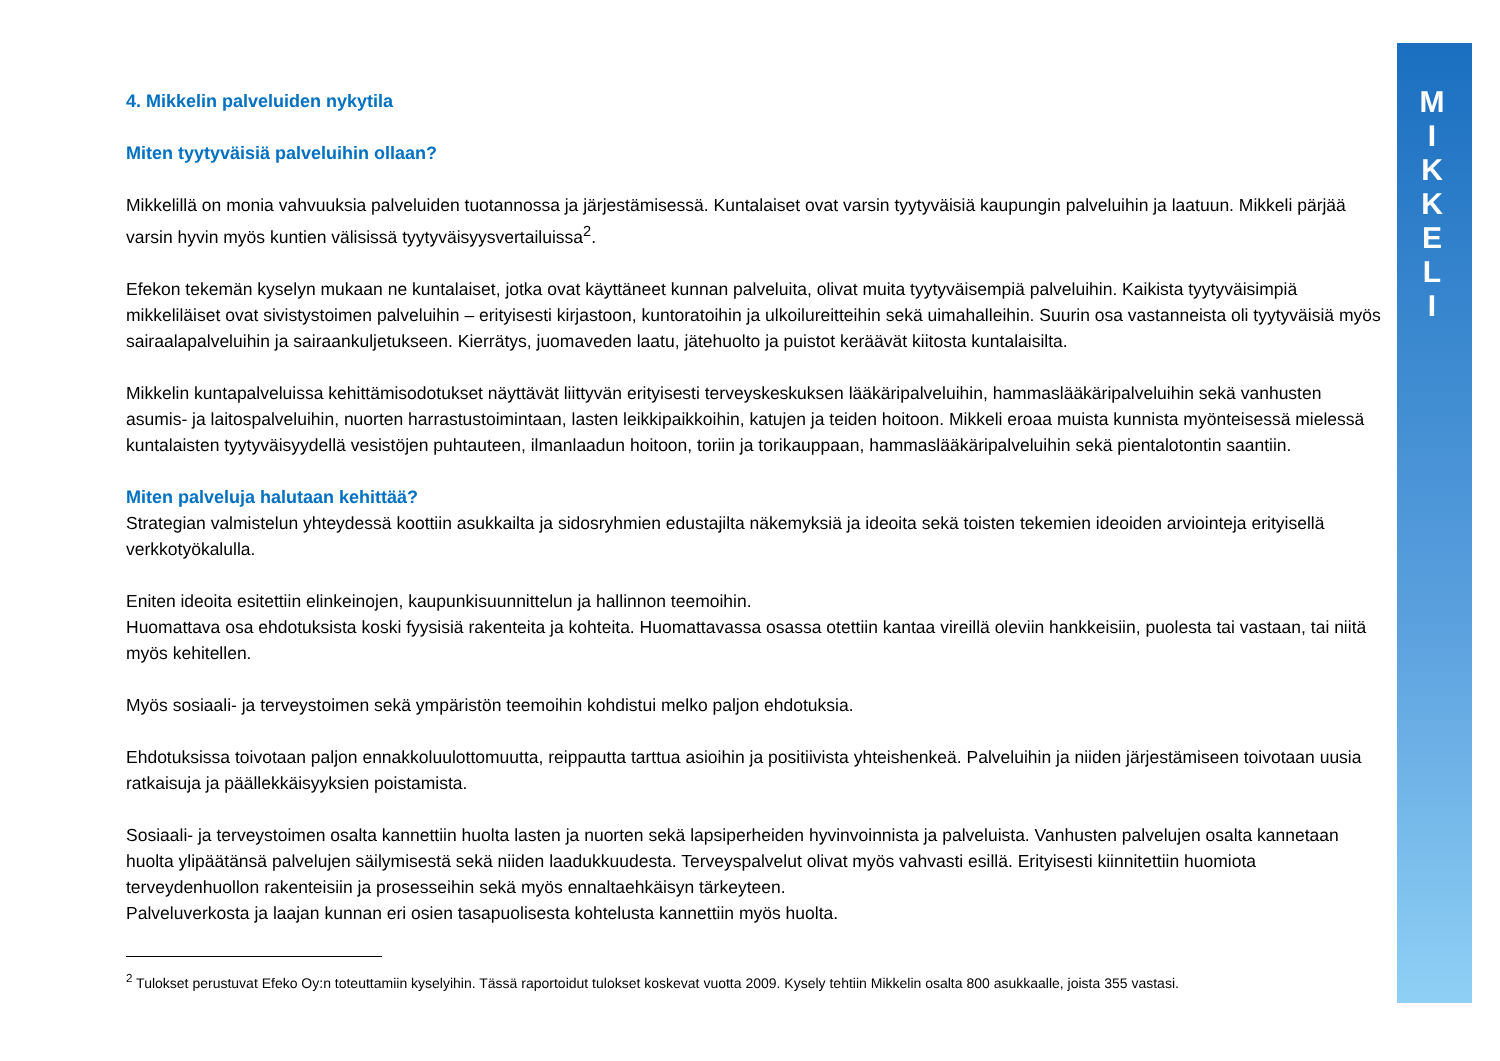4. Mikkelin palveluiden nykytila
Miten tyytyväisiä palveluihin ollaan?
Mikkelillä on monia vahvuuksia palveluiden tuotannossa ja järjestämisessä. Kuntalaiset ovat varsin tyytyväisiä kaupungin palveluihin ja laatuun. Mikkeli pärjää varsin hyvin myös kuntien välisissä tyytyväisyysvertailuissa<sup>2</sup>.
Efekon tekemän kyselyn mukaan ne kuntalaiset, jotka ovat käyttäneet kunnan palveluita, olivat muita tyytyväisempiä palveluihin. Kaikista tyytyväisimpiä mikkeliläiset ovat sivistystoimen palveluihin – erityisesti kirjastoon, kuntoratoihin ja ulkoilureitteihin sekä uimahalleihin. Suurin osa vastanneista oli tyytyväisiä myös sairaalapalveluihin ja sairaankuljetukseen. Kierrätys, juomaveden laatu, jätehuolto ja puistot keräävät kiitosta kuntalaisilta.
Mikkelin kuntapalveluissa kehittämisodotukset näyttävät liittyvän erityisesti terveyskeskuksen lääkäripalveluihin, hammaslääkäripalveluihin sekä vanhusten asumis- ja laitospalveluihin, nuorten harrastustoimintaan, lasten leikkipaikkoihin, katujen ja teiden hoitoon. Mikkeli eroaa muista kunnista myönteisessä mielessä kuntalaisten tyytyväisyydellä vesistöjen puhtauteen, ilmanlaadun hoitoon, toriin ja torikauppaan, hammaslääkäripalveluihin sekä pientalotontin saantiin.
Miten palveluja halutaan kehittää?
Strategian valmistelun yhteydessä koottiin asukkailta ja sidosryhmien edustajilta näkemyksiä ja ideoita sekä toisten tekemien ideoiden arviointeja erityisellä verkkotyökalulla.
Eniten ideoita esitettiin elinkeinojen, kaupunkisuunnittelun ja hallinnon teemoihin.
Huomattava osa ehdotuksista koski fyysisiä rakenteita ja kohteita. Huomattavassa osassa otettiin kantaa vireillä oleviin hankkeisiin, puolesta tai vastaan, tai niitä myös kehitellen.
Myös sosiaali- ja terveystoimen sekä ympäristön teemoihin kohdistui melko paljon ehdotuksia.
Ehdotuksissa toivotaan paljon ennakkoluulottomuutta, reippautta tarttua asioihin ja positiivista yhteishenkeä. Palveluihin ja niiden järjestämiseen toivotaan uusia ratkaisuja ja päällekkäisyyksien poistamista.
Sosiaali- ja terveystoimen osalta kannettiin huolta lasten ja nuorten sekä lapsiperheiden hyvinvoinnista ja palveluista. Vanhusten palvelujen osalta kannetaan huolta ylipäätänsä palvelujen säilymisestä sekä niiden laadukkuudesta. Terveyspalvelut olivat myös vahvasti esillä. Erityisesti kiinnitettiin huomiota terveydenhuollon rakenteisiin ja prosesseihin sekä myös ennaltaehkäisyn tärkeyteen.
Palveluverkosta ja laajan kunnan eri osien tasapuolisesta kohtelusta kannettiin myös huolta.
<sup>2</sup> Tulokset perustuvat Efeko Oy:n toteuttamiin kyselyihin. Tässä raportoidut tulokset koskevat vuotta 2009. Kysely tehtiin Mikkelin osalta 800 asukkaalle, joista 355 vastasi.
M
I
K
K
E
L
I